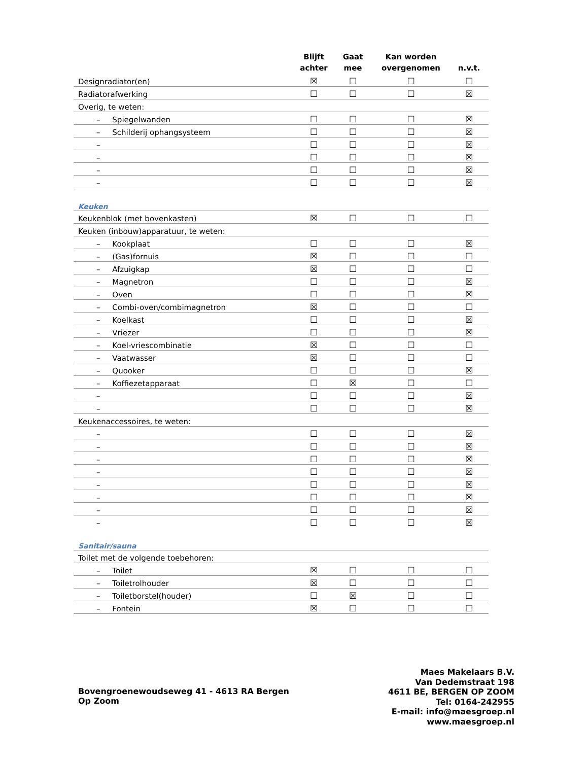| | Blijft achter | Gaat mee | Kan worden overgenomen | n.v.t. |
| --- | --- | --- | --- | --- |
| Designradiator(en) | ☒ | ☐ | ☐ | ☐ |
| Radiatorafwerking | ☐ | ☐ | ☐ | ☒ |
| Overig, te weten: | | | | |
| – Spiegelwanden | ☐ | ☐ | ☐ | ☒ |
| – Schilderij ophangsysteem | ☐ | ☐ | ☐ | ☒ |
| – | ☐ | ☐ | ☐ | ☒ |
| – | ☐ | ☐ | ☐ | ☒ |
| – | ☐ | ☐ | ☐ | ☒ |
| – | ☐ | ☐ | ☐ | ☒ |
| Keuken | | | | |
| Keukenblok (met bovenkasten) | ☒ | ☐ | ☐ | ☐ |
| Keuken (inbouw)apparatuur, te weten: | | | | |
| – Kookplaat | ☐ | ☐ | ☐ | ☒ |
| – (Gas)fornuis | ☒ | ☐ | ☐ | ☐ |
| – Afzuigkap | ☒ | ☐ | ☐ | ☐ |
| – Magnetron | ☐ | ☐ | ☐ | ☒ |
| – Oven | ☐ | ☐ | ☐ | ☒ |
| – Combi-oven/combimagnetron | ☒ | ☐ | ☐ | ☐ |
| – Koelkast | ☐ | ☐ | ☐ | ☒ |
| – Vriezer | ☐ | ☐ | ☐ | ☒ |
| – Koel-vriescombinatie | ☒ | ☐ | ☐ | ☐ |
| – Vaatwasser | ☒ | ☐ | ☐ | ☐ |
| – Quooker | ☐ | ☐ | ☐ | ☒ |
| – Koffiezetapparaat | ☐ | ☒ | ☐ | ☐ |
| – | ☐ | ☐ | ☐ | ☒ |
| – | ☐ | ☐ | ☐ | ☒ |
| Keukenaccessoires, te weten: | | | | |
| – | ☐ | ☐ | ☐ | ☒ |
| – | ☐ | ☐ | ☐ | ☒ |
| – | ☐ | ☐ | ☐ | ☒ |
| – | ☐ | ☐ | ☐ | ☒ |
| – | ☐ | ☐ | ☐ | ☒ |
| – | ☐ | ☐ | ☐ | ☒ |
| – | ☐ | ☐ | ☐ | ☒ |
| – | ☐ | ☐ | ☐ | ☒ |
| Sanitair/sauna | | | | |
| Toilet met de volgende toebehoren: | | | | |
| – Toilet | ☒ | ☐ | ☐ | ☐ |
| – Toiletrolhouder | ☒ | ☐ | ☐ | ☐ |
| – Toiletborstel(houder) | ☐ | ☒ | ☐ | ☐ |
| – Fontein | ☒ | ☐ | ☐ | ☐ |
Bovengroenewoudseweg 41 - 4613 RA Bergen Op Zoom
Maes Makelaars B.V.
Van Dedemstraat 198
4611 BE, BERGEN OP ZOOM
Tel: 0164-242955
E-mail: info@maesgroep.nl
www.maesgroep.nl